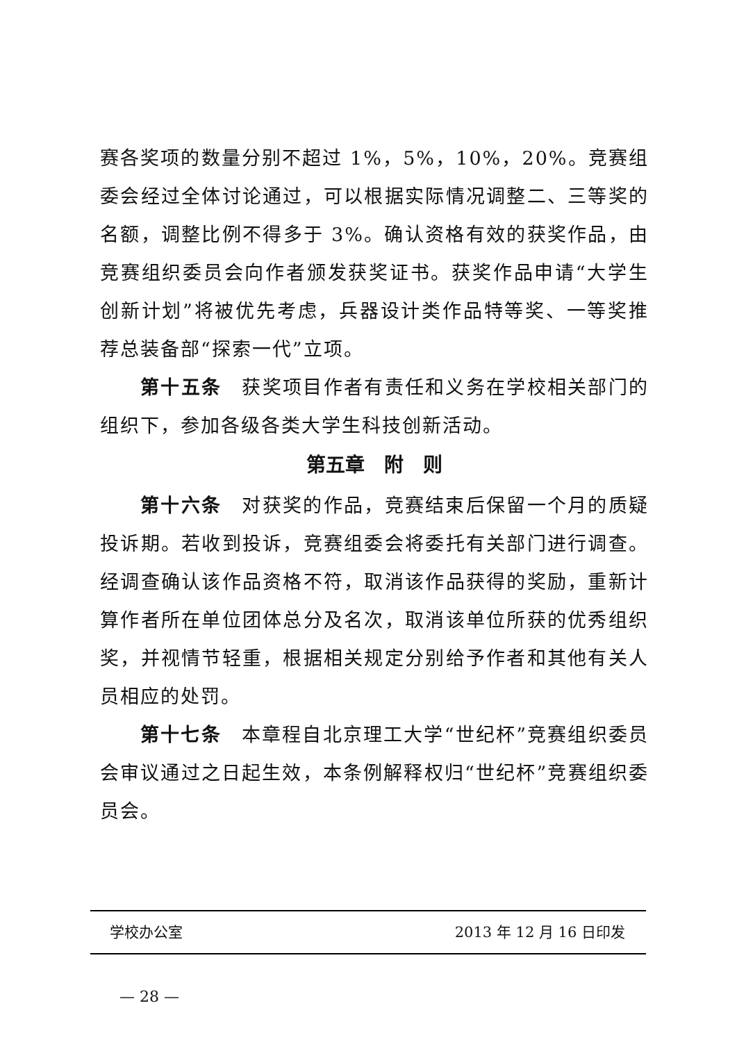赛各奖项的数量分别不超过 1%，5%，10%，20%。竞赛组委会经过全体讨论通过，可以根据实际情况调整二、三等奖的名额，调整比例不得多于 3%。确认资格有效的获奖作品，由竞赛组织委员会向作者颁发获奖证书。获奖作品申请“大学生创新计划”将被优先考虑，兵器设计类作品特等奖、一等奖推荐总装备部“探索一代”立项。
第十五条　获奖项目作者有责任和义务在学校相关部门的组织下，参加各级各类大学生科技创新活动。
第五章　附　则
第十六条　对获奖的作品，竞赛结束后保留一个月的质疑投诉期。若收到投诉，竞赛组委会将委托有关部门进行调查。经调查确认该作品资格不符，取消该作品获得的奖励，重新计算作者所在单位团体总分及名次，取消该单位所获的优秀组织奖，并视情节轻重，根据相关规定分别给予作者和其他有关人员相应的处罚。
第十七条　本章程自北京理工大学“世纪杯”竞赛组织委员会审议通过之日起生效，本条例解释权归“世纪杯”竞赛组织委员会。
学校办公室 2013 年 12 月 16 日印发
— 28 —